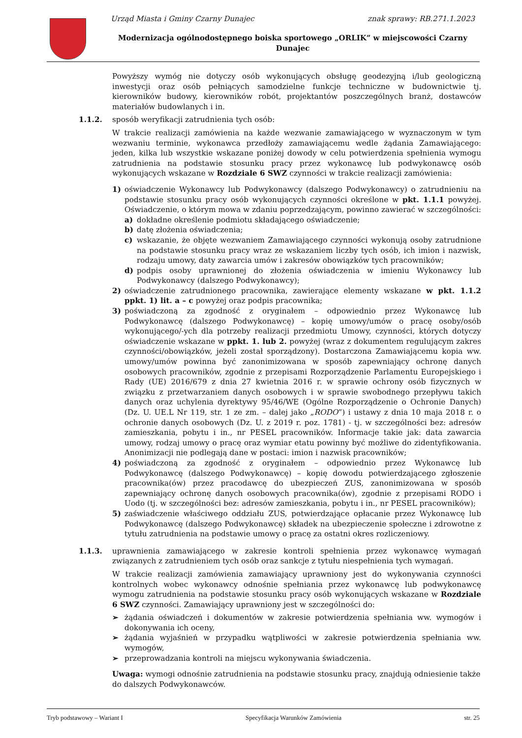Urząd Miasta i Gminy Czarny Dunajec znak sprawy: RB.271.1.2023
Modernizacja ogólnodostępnego boiska sportowego „ORLIK” w miejscowości Czarny Dunajec
Powyższy wymóg nie dotyczy osób wykonujących obsługę geodezyjną i/lub geologiczną inwestycji oraz osób pełniących samodzielne funkcje techniczne w budownictwie tj. kierowników budowy, kierowników robót, projektantów poszczególnych branż, dostawców materiałów budowlanych i in.
1.1.2. sposób weryfikacji zatrudnienia tych osób:
W trakcie realizacji zamówienia na każde wezwanie zamawiającego w wyznaczonym w tym wezwaniu terminie, wykonawca przedłoży zamawiającemu wedle żądania Zamawiającego: jeden, kilka lub wszystkie wskazane poniżej dowody w celu potwierdzenia spełnienia wymogu zatrudnienia na podstawie stosunku pracy przez wykonawcę lub podwykonawcę osób wykonujących wskazane w Rozdziale 6 SWZ czynności w trakcie realizacji zamówienia:
1) oświadczenie Wykonawcy lub Podwykonawcy (dalszego Podwykonawcy) o zatrudnieniu na podstawie stosunku pracy osób wykonujących czynności określone w pkt. 1.1.1 powyżej. Oświadczenie, o którym mowa w zdaniu poprzedzającym, powinno zawierać w szczególności:
a) dokładne określenie podmiotu składającego oświadczenie;
b) datę złożenia oświadczenia;
c) wskazanie, że objęte wezwaniem Zamawiającego czynności wykonują osoby zatrudnione na podstawie stosunku pracy wraz ze wskazaniem liczby tych osób, ich imion i nazwisk, rodzaju umowy, daty zawarcia umów i zakresów obowiązków tych pracowników;
d) podpis osoby uprawnionej do złożenia oświadczenia w imieniu Wykonawcy lub Podwykonawcy (dalszego Podwykonawcy);
2) oświadczenie zatrudnionego pracownika, zawierające elementy wskazane w pkt. 1.1.2 ppkt. 1) lit. a – c powyżej oraz podpis pracownika;
3) poświadczoną za zgodność z oryginałem – odpowiednio przez Wykonawcę lub Podwykonawcę (dalszego Podwykonawcę) – kopię umowy/umów o pracę osoby/osób wykonującego/-ych dla potrzeby realizacji przedmiotu Umowy, czynności, których dotyczy oświadczenie wskazane w ppkt. 1. lub 2. powyżej (wraz z dokumentem regulującym zakres czynności/obowiązków, jeżeli został sporządzony). Dostarczona Zamawiającemu kopia ww. umowy/umów powinna być zanonimizowana w sposób zapewniający ochronę danych osobowych pracowników, zgodnie z przepisami Rozporządzenie Parlamentu Europejskiego i Rady (UE) 2016/679 z dnia 27 kwietnia 2016 r. w sprawie ochrony osób fizycznych w związku z przetwarzaniem danych osobowych i w sprawie swobodnego przepływu takich danych oraz uchylenia dyrektywy 95/46/WE (Ogólne Rozporządzenie o Ochronie Danych) (Dz. U. UE.L Nr 119, str. 1 ze zm. – dalej jako „RODO”) i ustawy z dnia 10 maja 2018 r. o ochronie danych osobowych (Dz. U. z 2019 r. poz. 1781) - tj. w szczególności bez: adresów zamieszkania, pobytu i in., nr PESEL pracowników. Informacje takie jak: data zawarcia umowy, rodzaj umowy o pracę oraz wymiar etatu powinny być możliwe do zidentyfikowania. Anonimizacji nie podlegają dane w postaci: imion i nazwisk pracowników;
4) poświadczoną za zgodność z oryginałem – odpowiednio przez Wykonawcę lub Podwykonawcę (dalszego Podwykonawcę) – kopię dowodu potwierdzającego zgłoszenie pracownika(ów) przez pracodawcę do ubezpieczeń ZUS, zanonimizowana w sposób zapewniający ochronę danych osobowych pracownika(ów), zgodnie z przepisami RODO i Uodo (tj. w szczególności bez: adresów zamieszkania, pobytu i in., nr PESEL pracowników);
5) zaświadczenie właściwego oddziału ZUS, potwierdzające opłacanie przez Wykonawcę lub Podwykonawcę (dalszego Podwykonawcę) składek na ubezpieczenie społeczne i zdrowotne z tytułu zatrudnienia na podstawie umowy o pracę za ostatni okres rozliczeniowy.
1.1.3. uprawnienia zamawiającego w zakresie kontroli spełnienia przez wykonawcę wymagań związanych z zatrudnieniem tych osób oraz sankcje z tytułu niespełnienia tych wymagań.
W trakcie realizacji zamówienia zamawiający uprawniony jest do wykonywania czynności kontrolnych wobec wykonawcy odnośnie spełniania przez wykonawcę lub podwykonawcę wymogu zatrudnienia na podstawie stosunku pracy osób wykonujących wskazane w Rozdziale 6 SWZ czynności. Zamawiający uprawniony jest w szczególności do:
➢ żądania oświadczeń i dokumentów w zakresie potwierdzenia spełniania ww. wymogów i dokonywania ich oceny,
➢ żądania wyjaśnień w przypadku wątpliwości w zakresie potwierdzenia spełniania ww. wymogów,
➢ przeprowadzania kontroli na miejscu wykonywania świadczenia.
Uwaga: wymogi odnośnie zatrudnienia na podstawie stosunku pracy, znajdują odniesienie także do dalszych Podwykonawców.
Tryb podstawowy – Wariant I Specyfikacja Warunków Zamówienia str. 25